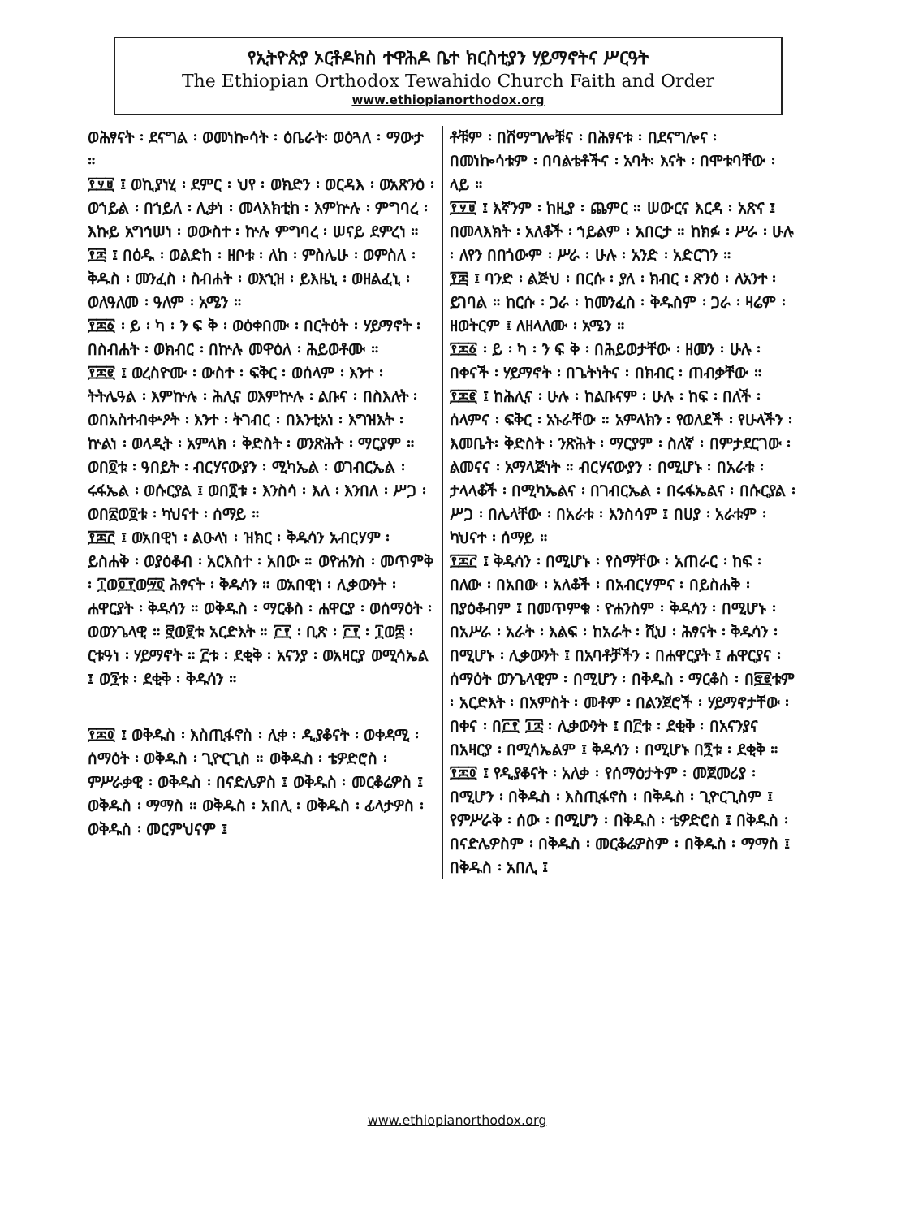የኢትዮጵያ ኦርቶዶክስ ተዋሕዶ ቤተ ክርስቲያን ሃይማኖትና ሥርዓት
The Ethiopian Orthodox Tewahido Church Faith and Order
www.ethiopianorthodox.org
ወሕፃናት ፡ ደናግል ፡ ወመነኰሳት ፡ ዕቤራት፡ ወዕጓለ ፡ ማውታ ።
፻፶፱ ፤ ወኪያነሂ ፡ ደምር ፡ ህየ ፡ ወክድን ፡ ወርዳእ ፡ ወአጽንዕ ፡ ወኀይል ፡ በኀይለ ፡ ሊቃነ ፡ መላእክቲከ ፡ እምኵሉ ፡ ምግባረ ፡ እኩይ አግኅሠነ ፡ ወውስተ ፡ ኵሉ ምግባረ ፡ ሠናይ ደምረነ ።
፻፷ ፤ በዕዱ ፡ ወልድከ ፡ ዘቦቱ ፡ ለከ ፡ ምስሌሁ ፡ ወምስለ ፡ ቅዱስ ፡ መንፈስ ፡ ስብሐት ፡ ወእኂዝ ፡ ይእዜኒ ፡ ወዘልፈኒ ፡ ወለዓለመ ፡ ዓለም ፡ አሜን ።
፻፷፩ ፡ ይ ፡ ካ ፡ ን ፍ ቅ ፡ ወዕቀበሙ ፡ በርትዕት ፡ ሃይማኖት ፡ በስብሐት ፡ ወክብር ፡ በኵሉ መዋዕለ ፡ ሕይወቶሙ ።
፻፷፪ ፤ ወረስዮሙ ፡ ውስተ ፡ ፍቅር ፡ ወሰላም ፡ እንተ ፡ ትትሌዓል ፡ እምኵሉ ፡ ሕሊና ወእምኵሉ ፡ ልቡና ፡ በስእለት ፡ ወበአስተብቍዖት ፡ እንተ ፡ ትገብር ፡ በእንቲአነ ፡ እግዝእት ፡ ኵልነ ፡ ወላዲት ፡ አምላክ ፡ ቅድስት ፡ ወንጽሕት ፡ ማርያም ። ወበ፬ቱ ፡ ዓበይት ፡ ብርሃናውያን ፡ ሚካኤል ፡ ወገብርኤል ፡ ሩፋኤል ፡ ወሱርያል ፤ ወበ፬ቱ ፡ እንስሳ ፡ እለ ፡ እንበለ ፡ ሥጋ ፡ ወበ፳ወ፬ቱ ፡ ካህናተ ፡ ሰማይ ።
፻፷፫ ፤ ወአበዊነ ፡ ልዑላነ ፡ ዝክር ፡ ቅዱሳን አብርሃም ፡ ይስሐቅ ፡ ወያዕቆብ ፡ አርእስተ ፡ አበው ። ወዮሐንስ ፡ መጥምቅ ፡ ፲ወ፬፻ወ፵፬ ሕፃናት ፡ ቅዱሳን ። ወአበዊነ ፡ ሊቃውንት ፡ ሐዋርያት ፡ ቅዱሳን ። ወቅዱስ ፡ ማርቆስ ፡ ሐዋርያ ፡ ወሰማዕት ፡ ወወንጌላዊ ። ፸ወ፪ቱ አርድእት ። ፫፻ ፡ ቢጽ ፡ ፫፻ ፡ ፲ወ፰ ፡ ርቱዓነ ፡ ሃይማኖት ። ፫ቱ ፡ ደቂቅ ፡ አናንያ ፡ ወአዛርያ ወሚሳኤል ፤ ወ፺ቱ ፡ ደቂቅ ፡ ቅዱሳን ።
፻፷፬ ፤ ወቅዱስ ፡ እስጢፋኖስ ፡ ሊቀ ፡ ዲያቆናት ፡ ወቀዳሚ ፡ ሰማዕት ፡ ወቅዱስ ፡ ጊዮርጊስ ። ወቅዱስ ፡ ቴዎድሮስ ፡ ምሥራቃዊ ፡ ወቅዱስ ፡ በናድሌዎስ ፤ ወቅዱስ ፡ መርቆሬዎስ ፤ ወቅዱስ ፡ ማማስ ። ወቅዱስ ፡ አበሊ ፡ ወቅዱስ ፡ ፊላታዎስ ፡ ወቅዱስ ፡ መርምህናም ፤
ቶቹም ፡ በሽማግሎቹና ፡ በሕፃናቱ ፡ በደናግሎና ፡ በመነኰሳቱም ፡ በባልቴቶችና ፡ አባት፡ እናት ፡ በሞቱባቸው ፡ ላይ ።
፻፶፱ ፤ እኛንም ፡ ከዚያ ፡ ጨምር ። ሠውርና እርዳ ፡ አጽና ፤ በመላእክት ፡ አለቆች ፡ ኀይልም ፡ አበርታ ። ከክፉ ፡ ሥራ ፡ ሁሉ ፡ ለየን በበጎውም ፡ ሥራ ፡ ሁሉ ፡ አንድ ፡ አድርገን ።
፻፷ ፤ ባንድ ፡ ልጅህ ፡ በርሱ ፡ ያለ ፡ ክብር ፡ ጽንዕ ፡ ለአንተ ፡ ይገባል ። ከርሱ ፡ ጋራ ፡ ከመንፈስ ፡ ቅዱስም ፡ ጋራ ፡ ዛሬም ፡ ዘወትርም ፤ ለዘላለሙ ፡ አሜን ።
፻፷፩ ፡ ይ ፡ ካ ፡ ን ፍ ቅ ፡ በሕይወታቸው ፡ ዘመን ፡ ሁሉ ፡ በቀናች ፡ ሃይማኖት ፡ በጌትነትና ፡ በክብር ፡ ጠብቃቸው ።
፻፷፪ ፤ ከሕሊና ፡ ሁሉ ፡ ከልቡናም ፡ ሁሉ ፡ ከፍ ፡ በለች ፡ ሰላምና ፡ ፍቅር ፡ አኑራቸው ። አምላክን ፡ የወለደች ፡ የሁላችን ፡ እመቤት፡ ቅድስት ፡ ንጽሕት ፡ ማርያም ፡ ስለኛ ፡ በምታደርገው ፡ ልመናና ፡ አማላጅነት ። ብርሃናውያን ፡ በሚሆኑ ፡ በአራቱ ፡ ታላላቆች ፡ በሚካኤልና ፡ በገብርኤል ፡ በሩፋኤልና ፡ በሱርያል ፡ ሥጋ ፡ በሌላቸው ፡ በአራቱ ፡ እንስሳም ፤ በሀያ ፡ አራቱም ፡ ካህናተ ፡ ሰማይ ።
፻፷፫ ፤ ቅዱሳን ፡ በሚሆኑ ፡ የስማቸው ፡ አጠራር ፡ ከፍ ፡ በለው ፡ በአበው ፡ አለቆች ፡ በአብርሃምና ፡ በይስሐቅ ፡ በያዕቆብም ፤ በመጥምቁ ፡ ዮሐንስም ፡ ቅዱሳን ፡ በሚሆኑ ፡ በአሥራ ፡ አራት ፡ እልፍ ፡ ከአራት ፡ ሺህ ፡ ሕፃናት ፡ ቅዱሳን ፡ በሚሆኑ ፡ ሊቃውንት ፤ በአባቶቻችን ፡ በሐዋርያት ፤ ሐዋርያና ፡ ሰማዕት ወንጌላዊም ፡ በሚሆን ፡ በቅዱስ ፡ ማርቆስ ፡ በ፸፪ቱም ፡ አርድእት ፡ በአምስት ፡ መቶም ፡ በልንጀሮች ፡ ሃይማኖታቸው ፡ በቀና ፡ በ፫፻ ፲፰ ፡ ሊቃውንት ፤ በ፫ቱ ፡ ደቂቅ ፡ በአናንያና በአዛርያ ፡ በሚሳኤልም ፤ ቅዱሳን ፡ በሚሆኑ በ፺ቱ ፡ ደቂቅ ።
፻፷፬ ፤ የዲያቆናት ፡ አለቃ ፡ የሰማዕታትም ፡ መጀመሪያ ፡ በሚሆን ፡ በቅዱስ ፡ እስጢፋኖስ ፡ በቅዱስ ፡ ጊዮርጊስም ፤ የምሥራቅ ፡ ሰው ፡ በሚሆን ፡ በቅዱስ ፡ ቴዎድሮስ ፤ በቅዱስ ፡ በናድሌዎስም ፡ በቅዱስ ፡ መርቆሬዎስም ፡ በቅዱስ ፡ ማማስ ፤ በቅዱስ ፡ አበሊ ፤
www.ethiopianorthodox.org